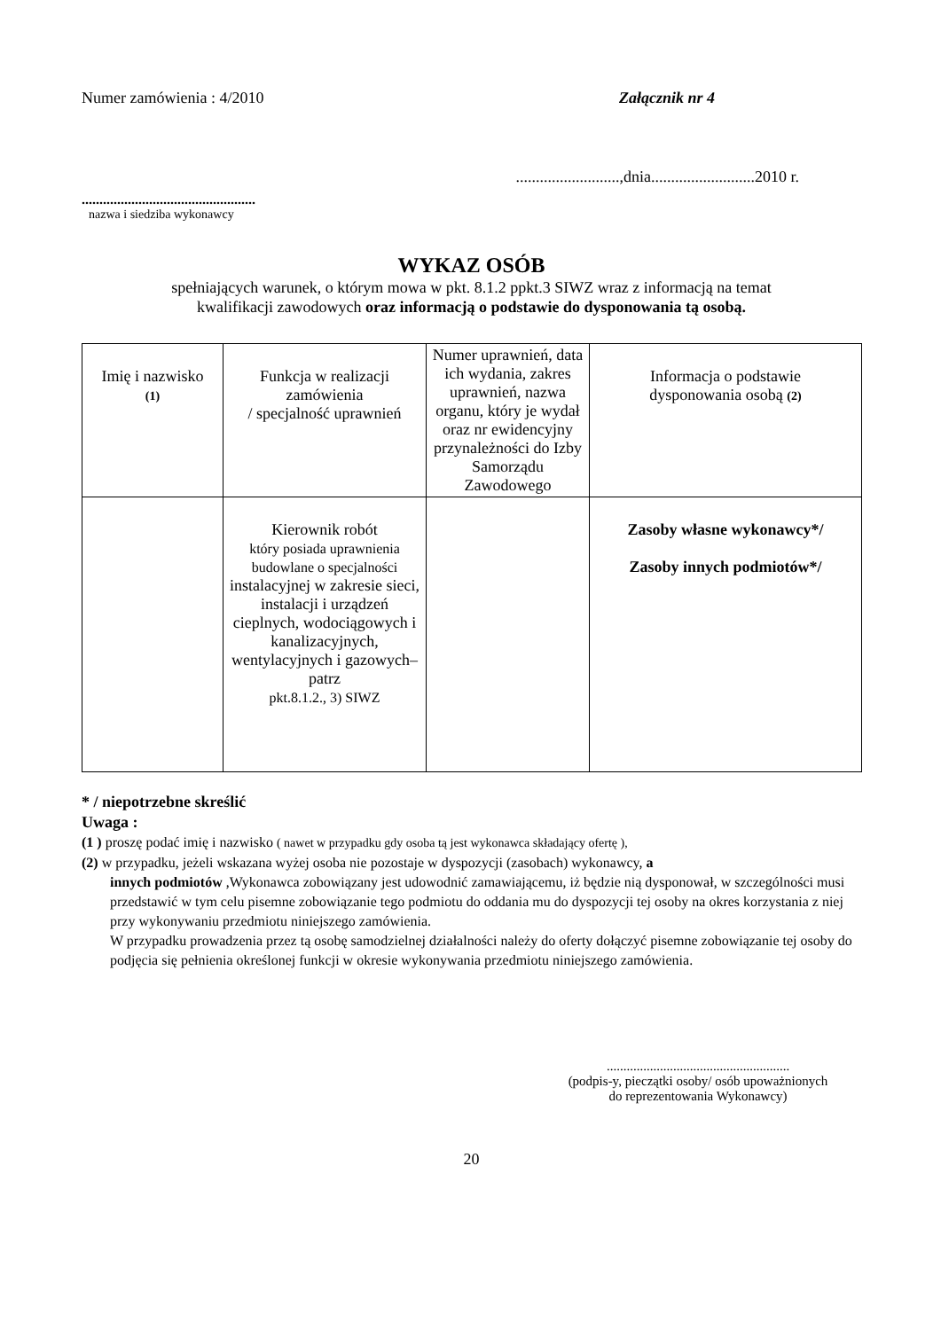Numer zamówienia : 4/2010 Załącznik nr 4
..........................,dnia..........................2010 r.
.................................................
nazwa i siedziba wykonawcy
WYKAZ OSÓB
spełniających warunek, o którym mowa w pkt. 8.1.2 ppkt.3 SIWZ wraz z informacją na temat
kwalifikacji zawodowych oraz informacją o podstawie do dysponowania tą osobą.
| Imię i nazwisko (1) | Funkcja w realizacji zamówienia / specjalność uprawnień | Numer uprawnień, data ich wydania, zakres uprawnień, nazwa organu, który je wydał oraz nr ewidencyjny przynależności do Izby Samorządu Zawodowego | Informacja o podstawie dysponowania osobą (2) |
| | Kierownik robót który posiada uprawnienia budowlane o specjalności instalacyjnej w zakresie sieci, instalacji i urządzeń cieplnych, wodociągowych i kanalizacyjnych, wentylacyjnych i gazowych– patrz pkt.8.1.2., 3) SIWZ | | Zasoby własne wykonawcy*/ Zasoby innych podmiotów*/ |
* / niepotrzebne skreślić
Uwaga :
(1 ) proszę podać imię i nazwisko ( nawet w przypadku gdy osoba tą jest wykonawca składający ofertę ),
(2) w przypadku, jeżeli wskazana wyżej osoba nie pozostaje w dyspozycji (zasobach) wykonawcy, a
innych podmiotów ,Wykonawca zobowiązany jest udowodnić zamawiającemu, iż będzie nią dysponował, w szczególności musi przedstawić w tym celu pisemne zobowiązanie tego podmiotu do oddania mu do dyspozycji tej osoby na okres korzystania z niej przy wykonywaniu przedmiotu niniejszego zamówienia.
W przypadku prowadzenia przez tą osobę samodzielnej działalności należy do oferty dołączyć pisemne zobowiązanie tej osoby do podjęcia się pełnienia określonej funkcji w okresie wykonywania przedmiotu niniejszego zamówienia.
.......................................................
(podpis-y, pieczątki osoby/ osób upoważnionych
do reprezentowania Wykonawcy)
20